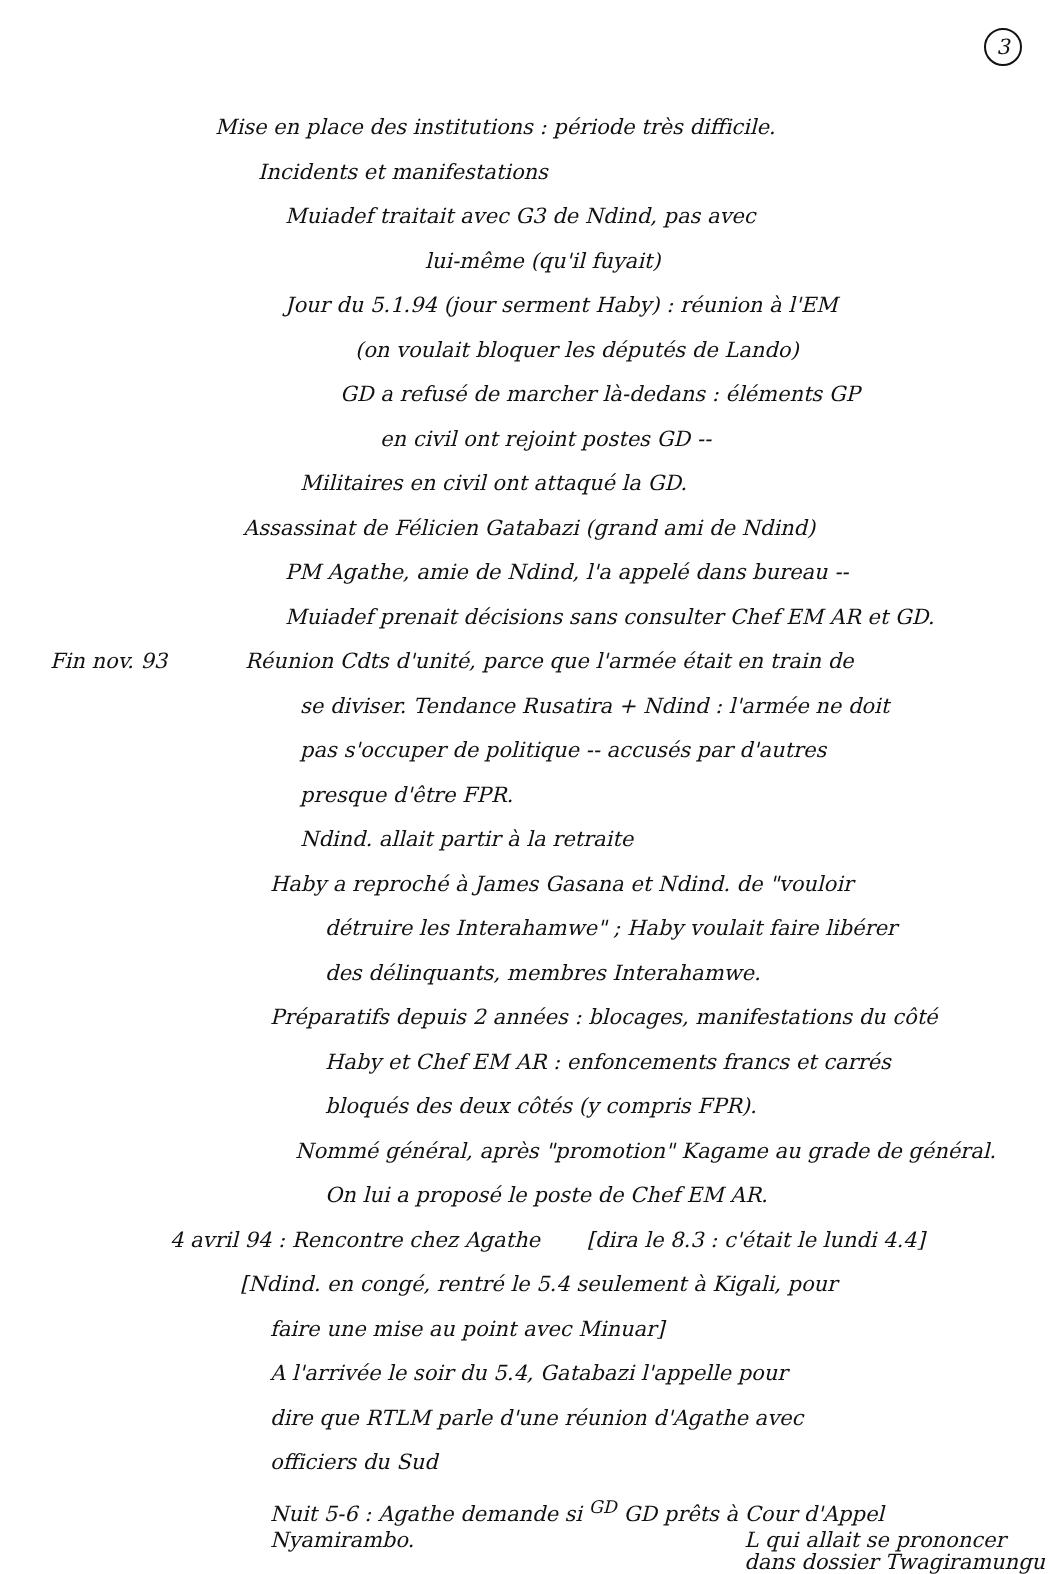3
Mise en place des institutions : période très difficile.
Incidents et manifestations
Muiadef traitait avec G3 de Ndind, pas avec
lui-même (qu'il fuyait)
Jour du 5.1.94 (jour serment Haby) : réunion à l'EM
(on voulait bloquer les députés de Lando)
GD a refusé de marcher là-dedans : éléments GP
en civil ont rejoint postes GD --
Militaires en civil ont attaqué la GD.
Assassinat de Félicien Gatabazi (grand ami de Ndind)
PM Agathe, amie de Ndind, l'a appelé dans bureau --
Muiadef prenait décisions sans consulter Chef EM AR et GD.
Fin nov. 93 Réunion Cdts d'unité, parce que l'armée était en train de
se diviser. Tendance Rusatira + Ndind : l'armée ne doit
pas s'occuper de politique -- accusés par d'autres
presque d'être FPR.
Ndind. allait partir à la retraite
Haby a reproché à James Gasana et Ndind. de "vouloir
détruire les Interahamwe" ; Haby voulait faire libérer
des délinquants, membres Interahamwe.
Préparatifs depuis 2 années : blocages, manifestations du côté
Haby et Chef EM AR : enfoncements francs et carrés
bloqués des deux côtés (y compris FPR).
Nommé général, après "promotion" Kagame au grade de général.
On lui a proposé le poste de Chef EM AR.
4 avril 94 : Rencontre chez Agathe [dira le 8.3 : c'était le lundi 4.4]
[Ndind. en congé, rentré le 5.4 seulement à Kigali, pour
faire une mise au point avec Minuar]
A l'arrivée le soir du 5.4, Gatabazi l'appelle pour
dire que RTLM parle d'une réunion d'Agathe avec
officiers du Sud
Nuit 5-6 : Agathe demande si <sup>GD</sup> GD prêts à Cour d'Appel
Nyamirambo. L qui allait se prononcer
dans dossier Twagiramungu